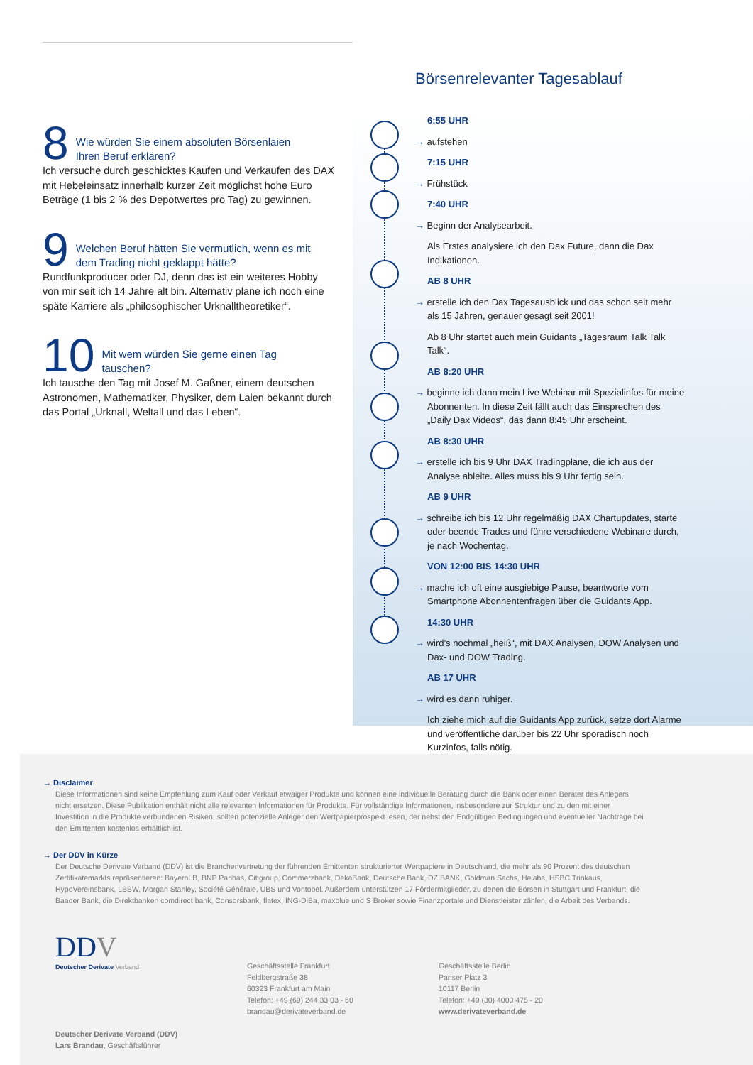8 Wie würden Sie einem absoluten Börsenlaien
Ihren Beruf erklären?
Ich versuche durch geschicktes Kaufen und Verkaufen des DAX mit Hebeleinsatz innerhalb kurzer Zeit möglichst hohe Euro Beträge (1 bis 2 % des Depotwertes pro Tag) zu gewinnen.
9 Welchen Beruf hätten Sie vermutlich, wenn es mit
dem Trading nicht geklappt hätte?
Rundfunkproducer oder DJ, denn das ist ein weiteres Hobby von mir seit ich 14 Jahre alt bin. Alternativ plane ich noch eine späte Karriere als „philosophischer Urknalltheoretiker“.
10 Mit wem würden Sie gerne einen Tag
tauschen?
Ich tausche den Tag mit Josef M. Gaßner, einem deutschen Astronomen, Mathematiker, Physiker, dem Laien bekannt durch das Portal „Urknall, Weltall und das Leben“.
Börsenrelevanter Tagesablauf
6:55 UHR
→ aufstehen
7:15 UHR
→ Frühstück
7:40 UHR
→ Beginn der Analysearbeit.
Als Erstes analysiere ich den Dax Future, dann die Dax Indikationen.
AB 8 UHR
→ erstelle ich den Dax Tagesausblick und das schon seit mehr als 15 Jahren, genauer gesagt seit 2001!
Ab 8 Uhr startet auch mein Guidants „Tagesraum Talk Talk Talk“.
AB 8:20 UHR
→ beginne ich dann mein Live Webinar mit Spezialinfos für meine Abonnenten. In diese Zeit fällt auch das Einsprechen des „Daily Dax Videos“, das dann 8:45 Uhr erscheint.
AB 8:30 UHR
→ erstelle ich bis 9 Uhr DAX Tradingpläne, die ich aus der Analyse ableite. Alles muss bis 9 Uhr fertig sein.
AB 9 UHR
→ schreibe ich bis 12 Uhr regelmäßig DAX Chartupdates, starte oder beende Trades und führe verschiedene Webinare durch, je nach Wochentag.
VON 12:00 BIS 14:30 UHR
→ mache ich oft eine ausgiebige Pause, beantworte vom Smartphone Abonnentenfragen über die Guidants App.
14:30 UHR
→ wird’s nochmal „heiß“, mit DAX Analysen, DOW Analysen und Dax- und DOW Trading.
AB 17 UHR
→ wird es dann ruhiger.
Ich ziehe mich auf die Guidants App zurück, setze dort Alarme und veröffentliche darüber bis 22 Uhr sporadisch noch Kurzinfos, falls nötig.
→ Disclaimer
Diese Informationen sind keine Empfehlung zum Kauf oder Verkauf etwaiger Produkte und können eine individuelle Beratung durch die Bank oder einen Berater des Anlegers nicht ersetzen. Diese Publikation enthält nicht alle relevanten Informationen für Produkte. Für vollständige Informationen, insbesondere zur Struktur und zu den mit einer Investition in die Produkte verbundenen Risiken, sollten potenzielle Anleger den Wertpapierprospekt lesen, der nebst den Endgültigen Bedingungen und eventueller Nachträge bei den Emittenten kostenlos erhältlich ist.
→ Der DDV in Kürze
Der Deutsche Derivate Verband (DDV) ist die Branchenvertretung der führenden Emittenten strukturierter Wertpapiere in Deutschland, die mehr als 90 Prozent des deutschen Zertifikatemarkts repräsentieren: BayernLB, BNP Paribas, Citigroup, Commerzbank, DekaBank, Deutsche Bank, DZ BANK, Goldman Sachs, Helaba, HSBC Trinkaus, HypoVereinsbank, LBBW, Morgan Stanley, Société Générale, UBS und Vontobel. Außerdem unterstützen 17 Fördermitglieder, zu denen die Börsen in Stuttgart und Frankfurt, die Baader Bank, die Direktbanken comdirect bank, Consorsbank, flatex, ING-DiBa, maxblue und S Broker sowie Finanzportale und Dienstleister zählen, die Arbeit des Verbands.
DDV
Deutscher Derivate Verband
Deutscher Derivate Verband (DDV)
Lars Brandau, Geschäftsführer
Geschäftsstelle Frankfurt
Feldbergstraße 38
60323 Frankfurt am Main
Telefon: +49 (69) 244 33 03 - 60
brandau@derivateverband.de
Geschäftsstelle Berlin
Pariser Platz 3
10117 Berlin
Telefon: +49 (30) 4000 475 - 20
www.derivateverband.de